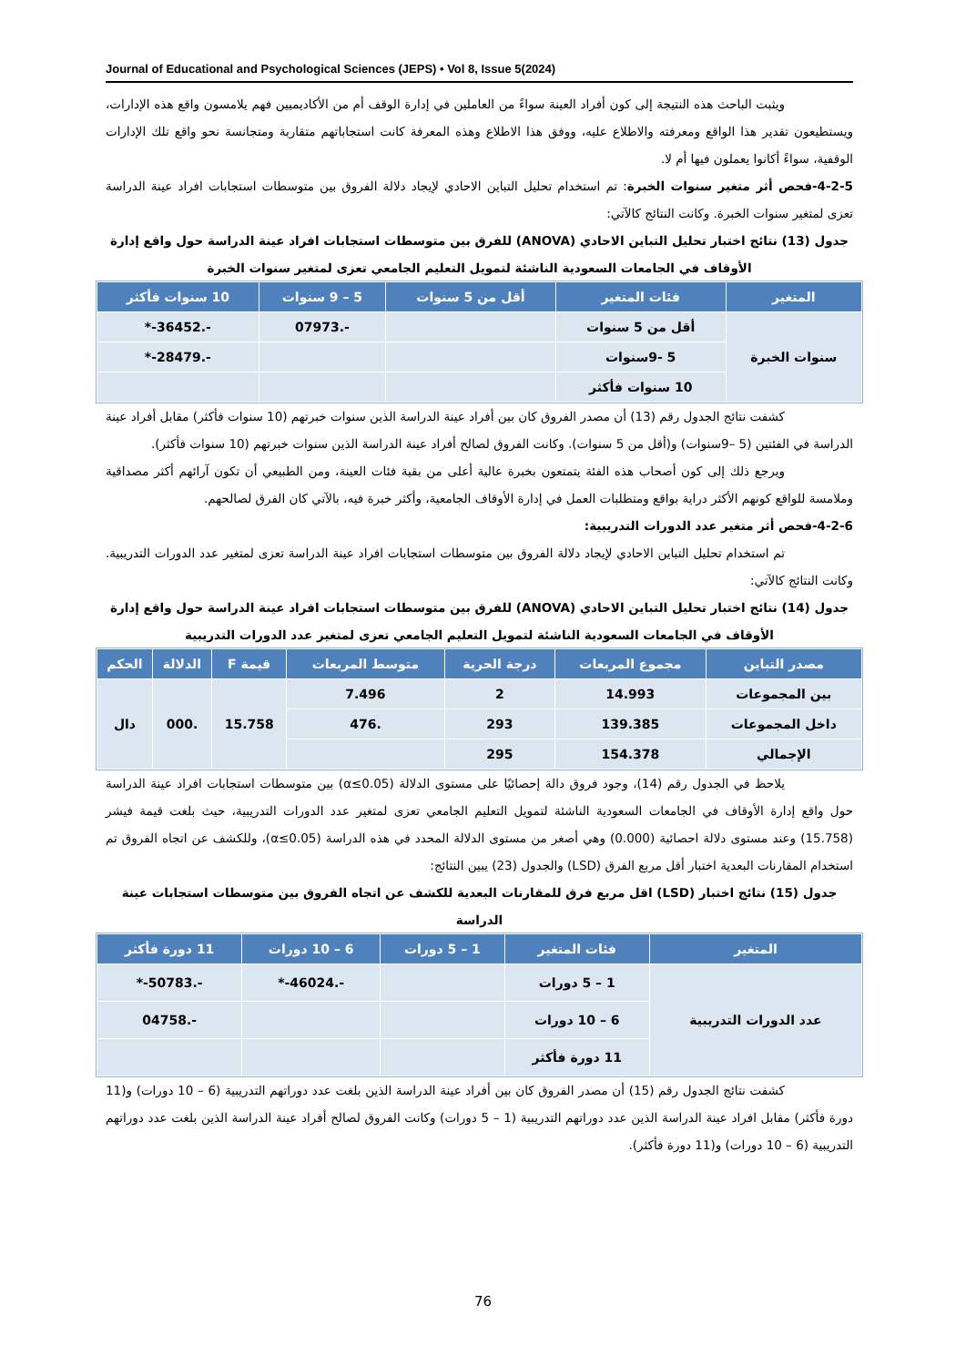Journal of Educational and Psychological Sciences (JEPS) • Vol 8, Issue 5(2024)
ويثبت الباحث هذه النتيجة إلى كون أفراد العينة سواءً من العاملين في إدارة الوقف أم من الأكاديميين فهم يلامسون واقع هذه الإدارات، ويستطيعون تقدير هذا الواقع ومعرفته والاطلاع عليه، ووفق هذا الاطلاع وهذه المعرفة كانت استجاباتهم متقاربة ومتجانسة نحو واقع تلك الإدارات الوقفية، سواءً أكانوا يعملون فيها أم لا.
4-2-5-فحص أثر متغير سنوات الخبرة: تم استخدام تحليل التباين الاحادي لإيجاد دلالة الفروق بين متوسطات استجابات افراد عينة الدراسة تعزى لمتغير سنوات الخبرة. وكانت النتائج كالآتي:
جدول (13) نتائج اختبار تحليل التباين الاحادي (ANOVA) للفرق بين متوسطات استجابات افراد عينة الدراسة حول واقع إدارة الأوقاف في الجامعات السعودية الناشئة لتمويل التعليم الجامعي تعزى لمتغير سنوات الخبرة
| المتغير | فئات المتغير | أقل من 5 سنوات | 5 – 9 سنوات | 10 سنوات فأكثر |
| --- | --- | --- | --- | --- |
| سنوات الخبرة | أقل من 5 سنوات | | -.07973 | -.36452-* |
| | 5 -9سنوات | | | -.28479-* |
| | 10 سنوات فأكثر | | | |
كشفت نتائج الجدول رقم (13) أن مصدر الفروق كان بين أفراد عينة الدراسة الذين سنوات خبرتهم (10 سنوات فأكثر) مقابل أفراد عينة الدراسة في الفئتين (5 –9سنوات) و(أقل من 5 سنوات). وكانت الفروق لصالح أفراد عينة الدراسة الذين سنوات خبرتهم (10 سنوات فأكثر).
ويرجع ذلك إلى كون أصحاب هذه الفئة يتمتعون بخبرة عالية أعلى من بقية فئات العينة، ومن الطبيعي أن تكون آرائهم أكثر مصداقية وملامسة للواقع كونهم الأكثر دراية بواقع ومتطلبات العمل في إدارة الأوقاف الجامعية، وأكثر خبرة فيه، بالآتي كان الفرق لصالحهم.
4-2-6-فحص أثر متغير عدد الدورات التدريبية:
تم استخدام تحليل التباين الاحادي لإيجاد دلالة الفروق بين متوسطات استجابات افراد عينة الدراسة تعزى لمتغير عدد الدورات التدريبية. وكانت النتائج كالآتي:
جدول (14) نتائج اختبار تحليل التباين الاحادي (ANOVA) للفرق بين متوسطات استجابات افراد عينة الدراسة حول واقع إدارة الأوقاف في الجامعات السعودية الناشئة لتمويل التعليم الجامعي تعزى لمتغير عدد الدورات التدريبية
| مصدر التباين | مجموع المربعات | درجة الحرية | متوسط المربعات | قيمة F | الدلالة | الحكم |
| --- | --- | --- | --- | --- | --- | --- |
| بين المجموعات | 14.993 | 2 | 7.496 | 15.758 | .000 | دال |
| داخل المجموعات | 139.385 | 293 | .476 | | | |
| الإجمالي | 154.378 | 295 | | | | |
يلاحظ في الجدول رقم (14)، وجود فروق دالة إحصائيًا على مستوى الدلالة (α≤0.05) بين متوسطات استجابات افراد عينة الدراسة حول واقع إدارة الأوقاف في الجامعات السعودية الناشئة لتمويل التعليم الجامعي تعزى لمتغير عدد الدورات التدريبية، حيث بلغت قيمة فيشر (15.758) وعند مستوى دلالة احصائية (0.000) وهي أصغر من مستوى الدلالة المحدد في هذه الدراسة (α≤0.05)، وللكشف عن اتجاه الفروق تم استخدام المقارنات البعدية اختبار أقل مربع الفرق (LSD) والجدول (23) يبين النتائج:
جدول (15) نتائج اختبار (LSD) اقل مربع فرق للمقارنات البعدية للكشف عن اتجاه الفروق بين متوسطات استجابات عينة الدراسة
| المتغير | فئات المتغير | 1 – 5 دورات | 6 – 10 دورات | 11 دورة فأكثر |
| --- | --- | --- | --- | --- |
| عدد الدورات التدريبية | 1 – 5 دورات | | -.46024-* | -.50783-* |
| | 6 – 10 دورات | | | -.04758 |
| | 11 دورة فأكثر | | | |
كشفت نتائج الجدول رقم (15) أن مصدر الفروق كان بين أفراد عينة الدراسة الذين بلغت عدد دوراتهم التدريبية (6 – 10 دورات) و(11 دورة فأكثر) مقابل افراد عينة الدراسة الذين عدد دوراتهم التدريبية (1 – 5 دورات) وكانت الفروق لصالح أفراد عينة الدراسة الذين بلغت عدد دوراتهم التدريبية (6 – 10 دورات) و(11 دورة فأكثر).
76